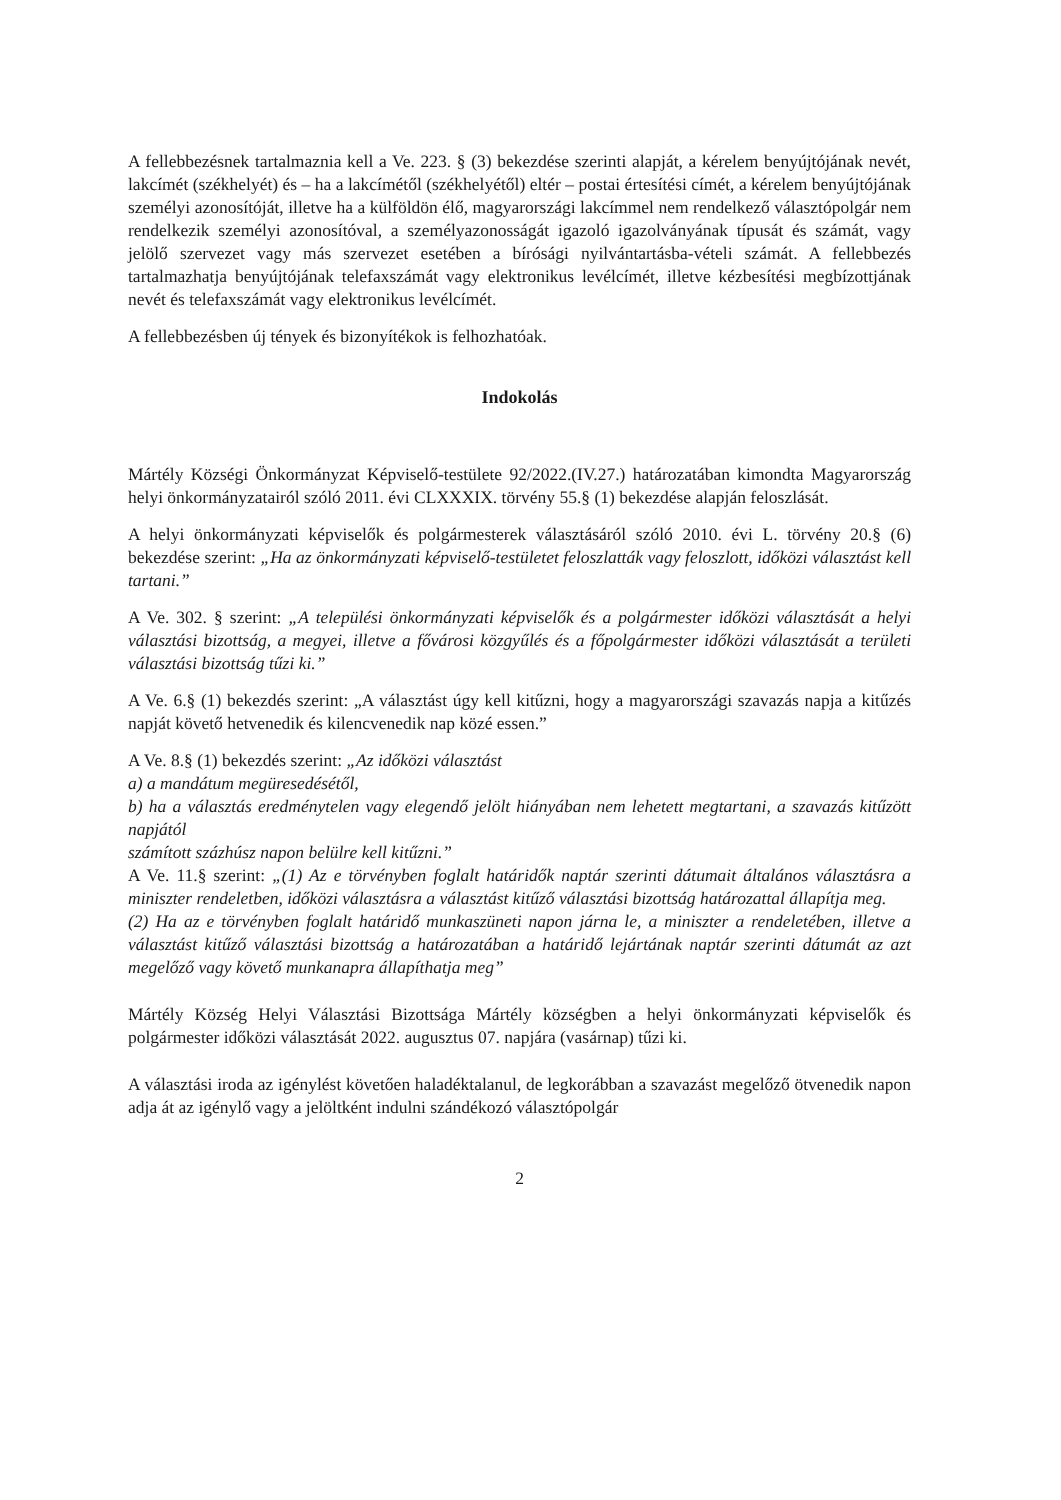A fellebbezésnek tartalmaznia kell a Ve. 223. § (3) bekezdése szerinti alapját, a kérelem benyújtójának nevét, lakcímét (székhelyét) és – ha a lakcímétől (székhelyétől) eltér – postai értesítési címét, a kérelem benyújtójának személyi azonosítóját, illetve ha a külföldön élő, magyarországi lakcímmel nem rendelkező választópolgár nem rendelkezik személyi azonosítóval, a személyazonosságát igazoló igazolványának típusát és számát, vagy jelölő szervezet vagy más szervezet esetében a bírósági nyilvántartásba-vételi számát. A fellebbezés tartalmazhatja benyújtójának telefaxszámát vagy elektronikus levélcímét, illetve kézbesítési megbízottjának nevét és telefaxszámát vagy elektronikus levélcímét.
A fellebbezésben új tények és bizonyítékok is felhozhatóak.
Indokolás
Mártély Községi Önkormányzat Képviselő-testülete 92/2022.(IV.27.) határozatában kimondta Magyarország helyi önkormányzatairól szóló 2011. évi CLXXXIX. törvény 55.§ (1) bekezdése alapján feloszlását.
A helyi önkormányzati képviselők és polgármesterek választásáról szóló 2010. évi L. törvény 20.§ (6) bekezdése szerint: „Ha az önkormányzati képviselő-testületet feloszlatták vagy feloszlott, időközi választást kell tartani.”
A Ve. 302. § szerint: „A települési önkormányzati képviselők és a polgármester időközi választását a helyi választási bizottság, a megyei, illetve a fővárosi közgyűlés és a főpolgármester időközi választását a területi választási bizottság tűzi ki.”
A Ve. 6.§ (1) bekezdés szerint: „A választást úgy kell kitűzni, hogy a magyarországi szavazás napja a kitűzés napját követő hetvenedik és kilencvenedik nap közé essen.”
A Ve. 8.§ (1) bekezdés szerint: „Az időközi választást
a) a mandátum megüresedésétől,
b) ha a választás eredménytelen vagy elegendő jelölt hiányában nem lehetett megtartani, a szavazás kitűzött napjától
számított százhúsz napon belülre kell kitűzni.”
A Ve. 11.§ szerint: „(1) Az e törvényben foglalt határidők naptár szerinti dátumait általános választásra a miniszter rendeletben, időközi választásra a választást kitűző választási bizottság határozattal állapítja meg.
(2) Ha az e törvényben foglalt határidő munkaszüneti napon járna le, a miniszter a rendeletében, illetve a választást kitűző választási bizottság a határozatában a határidő lejártának naptár szerinti dátumát az azt megelőző vagy követő munkanapra állapíthatja meg”
Mártély Község Helyi Választási Bizottsága Mártély községben a helyi önkormányzati képviselők és polgármester időközi választását 2022. augusztus 07. napjára (vasárnap) tűzi ki.
A választási iroda az igénylést követően haladéktalanul, de legkorábban a szavazást megelőző ötvenedik napon adja át az igénylő vagy a jelöltként indulni szándékozó választópolgár
2